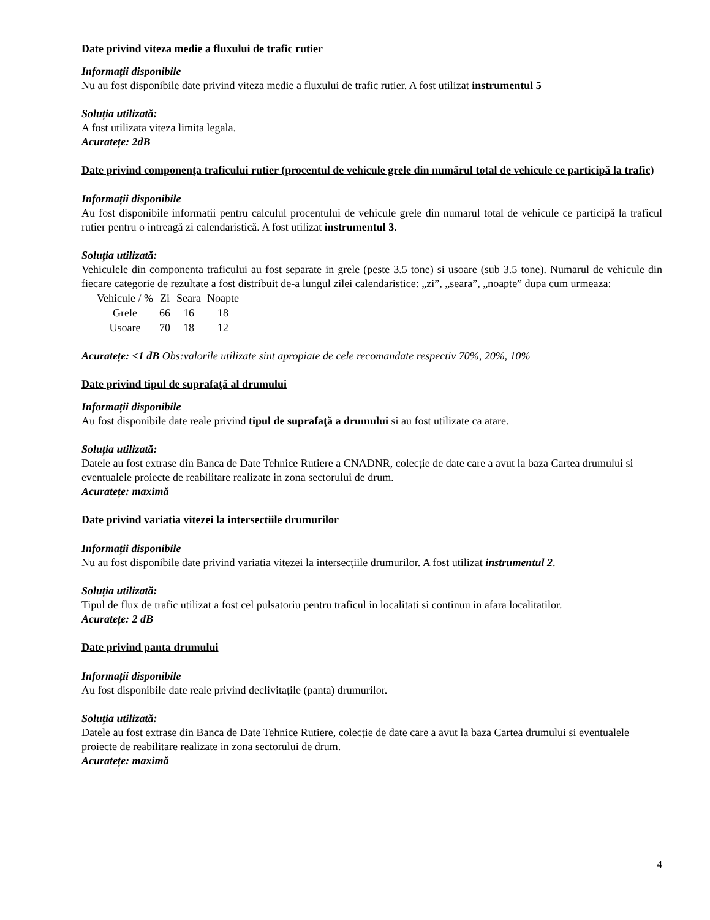Date privind viteza medie a fluxului de trafic rutier
Informații disponibile
Nu au fost disponibile date privind viteza medie a fluxului de trafic rutier. A fost utilizat instrumentul 5
Soluția utilizată:
A fost utilizata viteza limita legala.
Acuratețe: 2dB
Date privind componenţa traficului rutier (procentul de vehicule grele din numărul total de vehicule ce participă la trafic)
Informații disponibile
Au fost disponibile informatii pentru calculul procentului de vehicule grele din numarul total de vehicule ce participă la traficul rutier pentru o intreagă zi calendaristică. A fost utilizat instrumentul 3.
Soluția utilizată:
Vehiculele din componenta traficului au fost separate in grele (peste 3.5 tone) si usoare (sub 3.5 tone). Numarul de vehicule din fiecare categorie de rezultate a fost distribuit de-a lungul zilei calendaristice: „zi”, „seara”, „noapte” dupa cum urmeaza:
| Vehicule / % | Zi | Seara | Noapte |
| Grele | 66 | 16 | 18 |
| Usoare | 70 | 18 | 12 |
Acuratețe: <1 dB Obs:valorile utilizate sint apropiate de cele recomandate respectiv 70%, 20%, 10%
Date privind tipul de suprafaţă al drumului
Informații disponibile
Au fost disponibile date reale privind tipul de suprafaţă a drumului si au fost utilizate ca atare.
Soluția utilizată:
Datele au fost extrase din Banca de Date Tehnice Rutiere a CNADNR, colecție de date care a avut la baza Cartea drumului si eventualele proiecte de reabilitare realizate in zona sectorului de drum.
Acuratețe: maximă
Date privind variatia vitezei la intersectiile drumurilor
Informații disponibile
Nu au fost disponibile date privind variatia vitezei la intersecțiile drumurilor. A fost utilizat instrumentul 2.
Soluția utilizată:
Tipul de flux de trafic utilizat a fost cel pulsatoriu pentru traficul in localitati si continuu in afara localitatilor.
Acuratețe: 2 dB
Date privind panta drumului
Informații disponibile
Au fost disponibile date reale privind declivitațile (panta) drumurilor.
Soluția utilizată:
Datele au fost extrase din Banca de Date Tehnice Rutiere, colecție de date care a avut la baza Cartea drumului si eventualele proiecte de reabilitare realizate in zona sectorului de drum.
Acuratețe: maximă
4